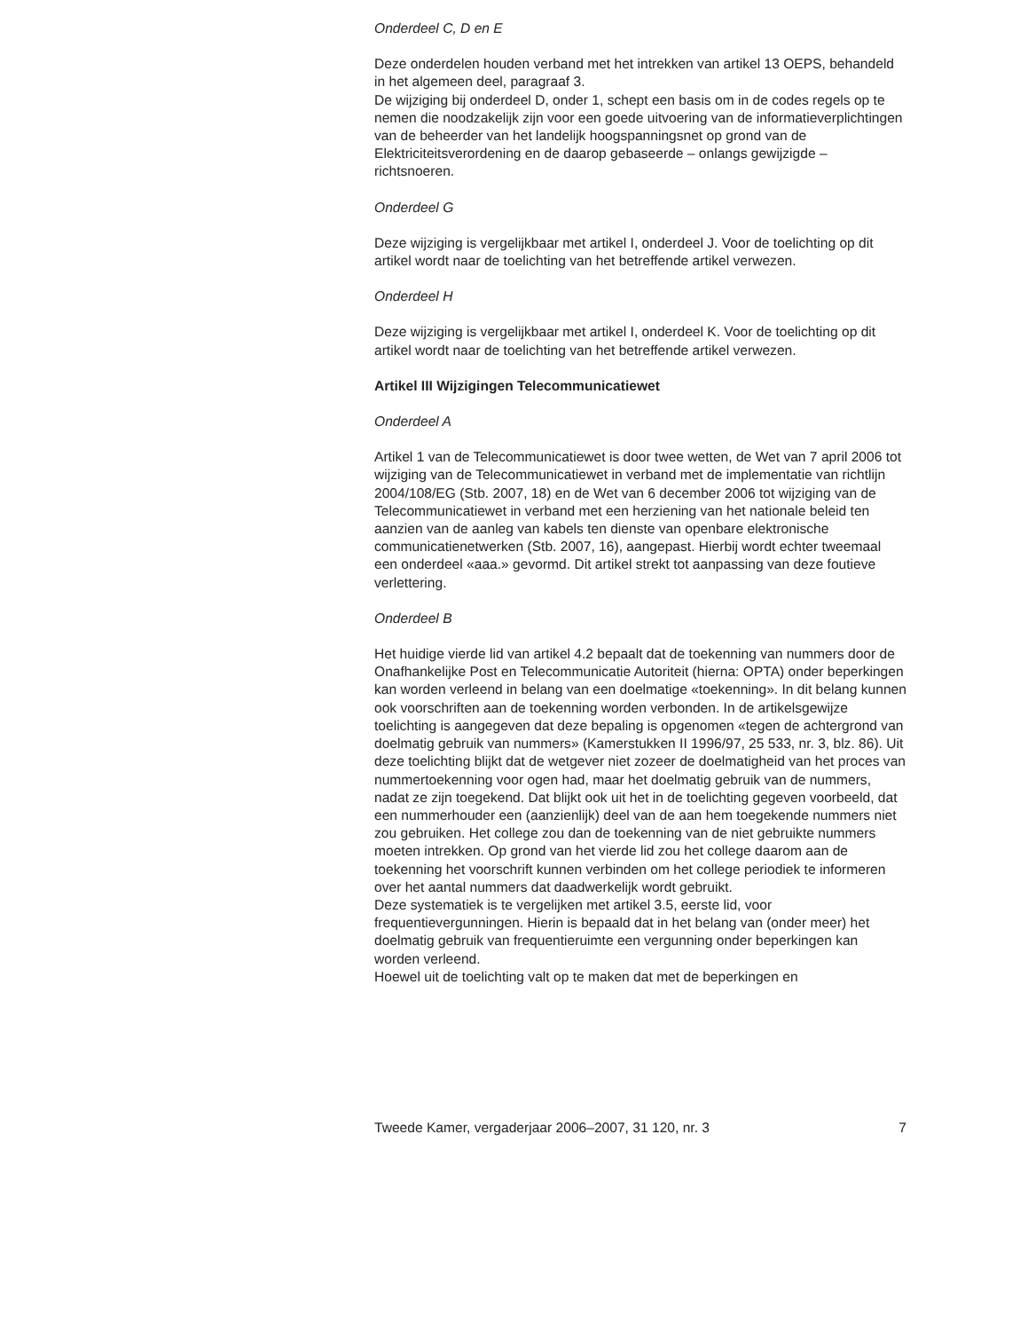Onderdeel C, D en E
Deze onderdelen houden verband met het intrekken van artikel 13 OEPS, behandeld in het algemeen deel, paragraaf 3.
De wijziging bij onderdeel D, onder 1, schept een basis om in de codes regels op te nemen die noodzakelijk zijn voor een goede uitvoering van de informatieverplichtingen van de beheerder van het landelijk hoogspanningsnet op grond van de Elektriciteitsverordening en de daarop gebaseerde – onlangs gewijzigde – richtsnoeren.
Onderdeel G
Deze wijziging is vergelijkbaar met artikel I, onderdeel J. Voor de toelichting op dit artikel wordt naar de toelichting van het betreffende artikel verwezen.
Onderdeel H
Deze wijziging is vergelijkbaar met artikel I, onderdeel K. Voor de toelichting op dit artikel wordt naar de toelichting van het betreffende artikel verwezen.
Artikel III Wijzigingen Telecommunicatiewet
Onderdeel A
Artikel 1 van de Telecommunicatiewet is door twee wetten, de Wet van 7 april 2006 tot wijziging van de Telecommunicatiewet in verband met de implementatie van richtlijn 2004/108/EG (Stb. 2007, 18) en de Wet van 6 december 2006 tot wijziging van de Telecommunicatiewet in verband met een herziening van het nationale beleid ten aanzien van de aanleg van kabels ten dienste van openbare elektronische communicatienetwerken (Stb. 2007, 16), aangepast. Hierbij wordt echter tweemaal een onderdeel «aaa.» gevormd. Dit artikel strekt tot aanpassing van deze foutieve verlettering.
Onderdeel B
Het huidige vierde lid van artikel 4.2 bepaalt dat de toekenning van nummers door de Onafhankelijke Post en Telecommunicatie Autoriteit (hierna: OPTA) onder beperkingen kan worden verleend in belang van een doelmatige «toekenning». In dit belang kunnen ook voorschriften aan de toekenning worden verbonden. In de artikelsgewijze toelichting is aangegeven dat deze bepaling is opgenomen «tegen de achtergrond van doelmatig gebruik van nummers» (Kamerstukken II 1996/97, 25 533, nr. 3, blz. 86). Uit deze toelichting blijkt dat de wetgever niet zozeer de doelmatigheid van het proces van nummertoekenning voor ogen had, maar het doelmatig gebruik van de nummers, nadat ze zijn toegekend. Dat blijkt ook uit het in de toelichting gegeven voorbeeld, dat een nummerhouder een (aanzienlijk) deel van de aan hem toegekende nummers niet zou gebruiken. Het college zou dan de toekenning van de niet gebruikte nummers moeten intrekken. Op grond van het vierde lid zou het college daarom aan de toekenning het voorschrift kunnen verbinden om het college periodiek te informeren over het aantal nummers dat daadwerkelijk wordt gebruikt.
Deze systematiek is te vergelijken met artikel 3.5, eerste lid, voor frequentievergunningen. Hierin is bepaald dat in het belang van (onder meer) het doelmatig gebruik van frequentieruimte een vergunning onder beperkingen kan worden verleend.
Hoewel uit de toelichting valt op te maken dat met de beperkingen en
Tweede Kamer, vergaderjaar 2006–2007, 31 120, nr. 3 7